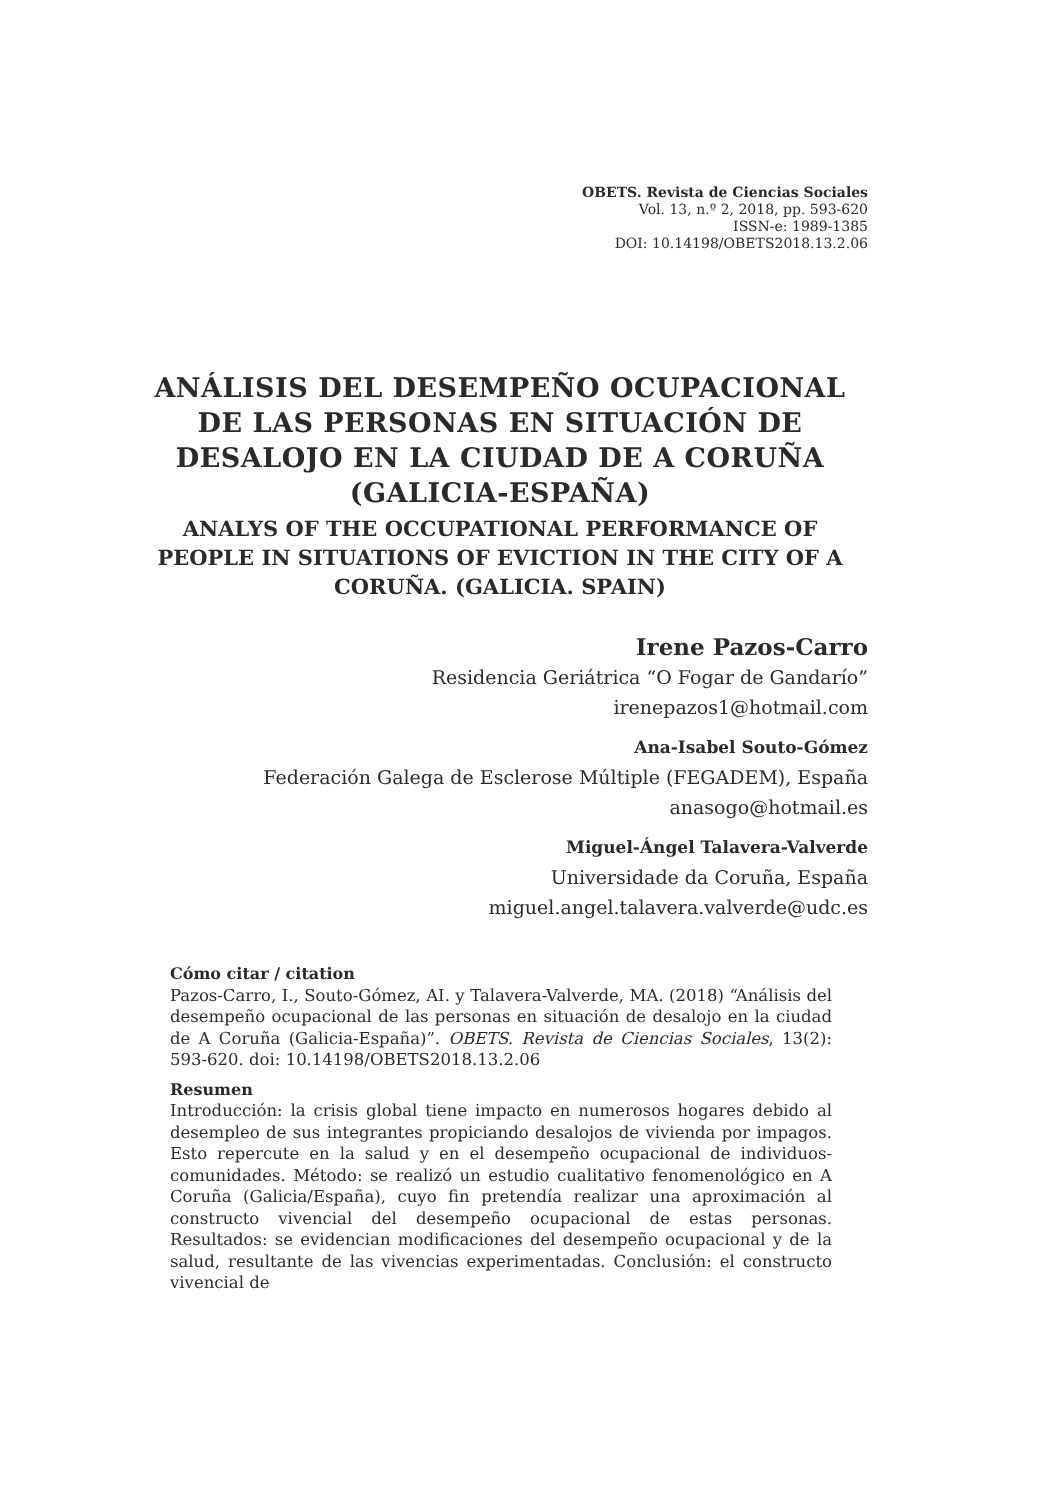OBETS. Revista de Ciencias Sociales
Vol. 13, n.º 2, 2018, pp. 593-620
ISSN-e: 1989-1385
DOI: 10.14198/OBETS2018.13.2.06
ANÁLISIS DEL DESEMPEÑO OCUPACIONAL DE LAS PERSONAS EN SITUACIÓN DE DESALOJO EN LA CIUDAD DE A CORUÑA (GALICIA-ESPAÑA)
ANALYS OF THE OCCUPATIONAL PERFORMANCE OF PEOPLE IN SITUATIONS OF EVICTION IN THE CITY OF A CORUÑA. (GALICIA. SPAIN)
Irene Pazos-Carro
Residencia Geriátrica “O Fogar de Gandarío”
irenepazos1@hotmail.com
Ana-Isabel Souto-Gómez
Federación Galega de Esclerose Múltiple (FEGADEM), España
anasogo@hotmail.es
Miguel-Ángel Talavera-Valverde
Universidade da Coruña, España
miguel.angel.talavera.valverde@udc.es
Cómo citar / citation
Pazos-Carro, I., Souto-Gómez, AI. y Talavera-Valverde, MA. (2018) “Análisis del desempeño ocupacional de las personas en situación de desalojo en la ciudad de A Coruña (Galicia-España)”. OBETS. Revista de Ciencias Sociales, 13(2): 593-620. doi: 10.14198/OBETS2018.13.2.06
Resumen
Introducción: la crisis global tiene impacto en numerosos hogares debido al desempleo de sus integrantes propiciando desalojos de vivienda por impagos. Esto repercute en la salud y en el desempeño ocupacional de individuos-comunidades. Método: se realizó un estudio cualitativo fenomenológico en A Coruña (Galicia/España), cuyo fin pretendía realizar una aproximación al constructo vivencial del desempeño ocupacional de estas personas. Resultados: se evidencian modificaciones del desempeño ocupacional y de la salud, resultante de las vivencias experimentadas. Conclusión: el constructo vivencial de